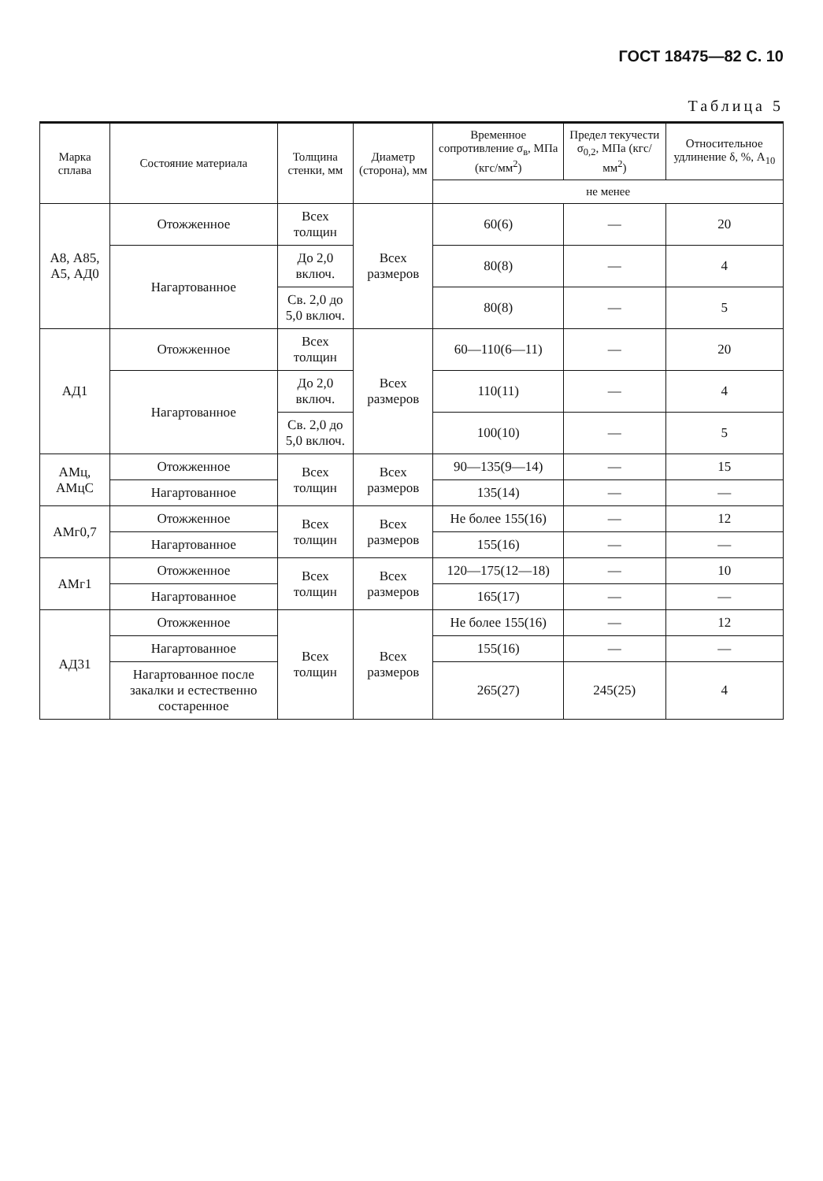ГОСТ 18475—82 С. 10
Таблица 5
| Марка сплава | Состояние материала | Толщина стенки, мм | Диаметр (сторона), мм | Временное сопротивление σ<sub>в</sub>, МПа (кгс/мм<sup>2</sup>) | Предел текучести σ<sub>0,2</sub>, МПа (кгс/мм<sup>2</sup>) | Относительное удлинение δ, %, A<sub>10</sub> |
| --- | --- | --- | --- | --- | --- | --- |
| | | | | не менее | | |
| А8, А85, А5, АД0 | Отожженное | Всех толщин | Всех размеров | 60(6) | — | 20 |
| | Нагартованное | До 2,0 включ. | | 80(8) | — | 4 |
| | | Св. 2,0 до 5,0 включ. | | 80(8) | — | 5 |
| АД1 | Отожженное | Всех толщин | Всех размеров | 60—110(6—11) | — | 20 |
| | Нагартованное | До 2,0 включ. | | 110(11) | — | 4 |
| | | Св. 2,0 до 5,0 включ. | | 100(10) | — | 5 |
| АМц, АМцС | Отожженное | Всех толщин | Всех размеров | 90—135(9—14) | — | 15 |
| | Нагартованное | | | 135(14) | — | — |
| АМг0,7 | Отожженное | Всех толщин | Всех размеров | Не более 155(16) | — | 12 |
| | Нагартованное | | | 155(16) | — | — |
| АМг1 | Отожженное | Всех толщин | Всех размеров | 120—175(12—18) | — | 10 |
| | Нагартованное | | | 165(17) | — | — |
| АД31 | Отожженное | Всех толщин | Всех размеров | Не более 155(16) | — | 12 |
| | Нагартованное | | | 155(16) | — | — |
| | Нагартованное после закалки и естественно состаренное | | | 265(27) | 245(25) | 4 |